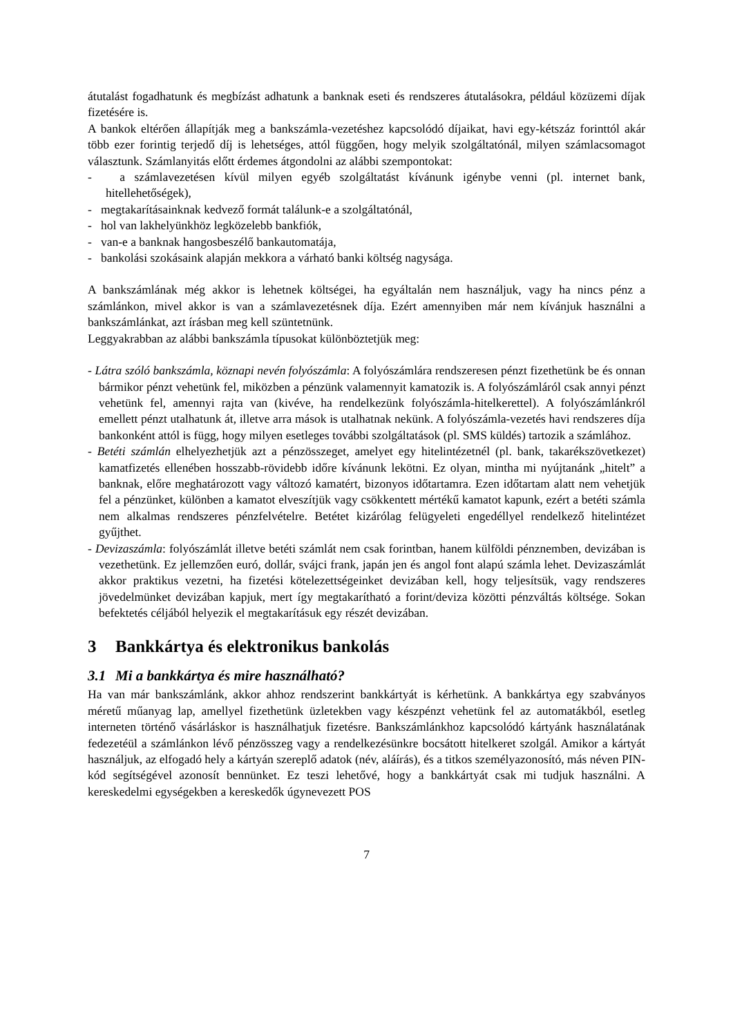átutalást fogadhatunk és megbízást adhatunk a banknak eseti és rendszeres átutalásokra, például közüzemi díjak fizetésére is.
A bankok eltérően állapítják meg a bankszámla-vezetéshez kapcsolódó díjaikat, havi egy-kétszáz forinttól akár több ezer forintig terjedő díj is lehetséges, attól függően, hogy melyik szolgáltatónál, milyen számlacsomagot választunk. Számlanyitás előtt érdemes átgondolni az alábbi szempontokat:
- a számlavezetésen kívül milyen egyéb szolgáltatást kívánunk igénybe venni (pl. internet bank, hitellehetőségek),
- megtakarításainknak kedvező formát találunk-e a szolgáltatónál,
- hol van lakhelyünkhöz legközelebb bankfiók,
- van-e a banknak hangosbeszélő bankautomatája,
- bankolási szokásaink alapján mekkora a várható banki költség nagysága.
A bankszámlának még akkor is lehetnek költségei, ha egyáltalán nem használjuk, vagy ha nincs pénz a számlánkon, mivel akkor is van a számlavezetésnek díja. Ezért amennyiben már nem kívánjuk használni a bankszámlánkat, azt írásban meg kell szüntetnünk.
Leggyakrabban az alábbi bankszámla típusokat különböztetjük meg:
- Látra szóló bankszámla, köznapi nevén folyószámla: A folyószámlára rendszeresen pénzt fizethetünk be és onnan bármikor pénzt vehetünk fel, miközben a pénzünk valamennyit kamatozik is. A folyószámláról csak annyi pénzt vehetünk fel, amennyi rajta van (kivéve, ha rendelkezünk folyószámla-hitelkerettel). A folyószámlánkról emellett pénzt utalhatunk át, illetve arra mások is utalhatnak nekünk. A folyószámla-vezetés havi rendszeres díja bankonként attól is függ, hogy milyen esetleges további szolgáltatások (pl. SMS küldés) tartozik a számlához.
- Betéti számlán elhelyezhetjük azt a pénzösszeget, amelyet egy hitelintézetnél (pl. bank, takarékszövetkezet) kamatfizetés ellenében hosszabb-rövidebb időre kívánunk lekötni. Ez olyan, mintha mi nyújtanánk „hitelt” a banknak, előre meghatározott vagy változó kamatért, bizonyos időtartamra. Ezen időtartam alatt nem vehetjük fel a pénzünket, különben a kamatot elveszítjük vagy csökkentett mértékű kamatot kapunk, ezért a betéti számla nem alkalmas rendszeres pénzfelvételre. Betétet kizárólag felügyeleti engedéllyel rendelkező hitelintézet gyűjthet.
- Devizaszámla: folyószámlát illetve betéti számlát nem csak forintban, hanem külföldi pénznemben, devizában is vezethetünk. Ez jellemzően euró, dollár, svájci frank, japán jen és angol font alapú számla lehet. Devizaszámlát akkor praktikus vezetni, ha fizetési kötelezettségeinket devizában kell, hogy teljesítsük, vagy rendszeres jövedelmünket devizában kapjuk, mert így megtakarítható a forint/deviza közötti pénzváltás költsége. Sokan befektetés céljából helyezik el megtakarításuk egy részét devizában.
3 Bankkártya és elektronikus bankolás
3.1 Mi a bankkártya és mire használható?
Ha van már bankszámlánk, akkor ahhoz rendszerint bankkártyát is kérhetünk. A bankkártya egy szabványos méretű műanyag lap, amellyel fizethetünk üzletekben vagy készpénzt vehetünk fel az automatákból, esetleg interneten történő vásárláskor is használhatjuk fizetésre. Bankszámlánkhoz kapcsolódó kártyánk használatának fedezetéül a számlánkon lévő pénzösszeg vagy a rendelkezésünkre bocsátott hitelkeret szolgál. Amikor a kártyát használjuk, az elfogadó hely a kártyán szereplő adatok (név, aláírás), és a titkos személyazonosító, más néven PIN-kód segítségével azonosít bennünket. Ez teszi lehetővé, hogy a bankkártyát csak mi tudjuk használni. A kereskedelmi egységekben a kereskedők úgynevezett POS
7